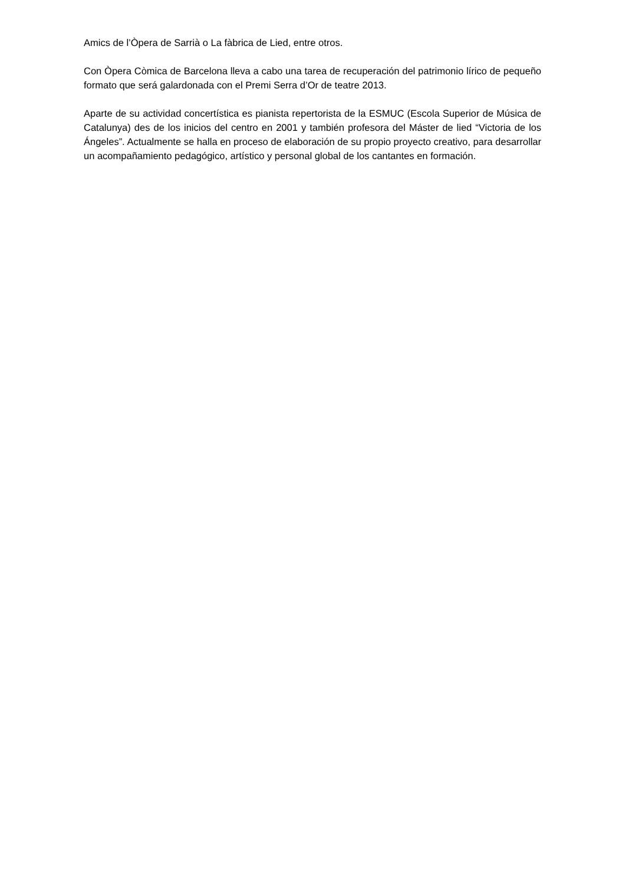Amics de l’Òpera de Sarrià o La fàbrica de Lied, entre otros.
Con Òpera Còmica de Barcelona lleva a cabo una tarea de recuperación del patrimonio lírico de pequeño formato que será galardonada con el Premi Serra d’Or de teatre 2013.
Aparte de su actividad concertística es pianista repertorista de la ESMUC (Escola Superior de Música de Catalunya) des de los inicios del centro en 2001 y también profesora del Máster de lied “Victoria de los Ángeles”. Actualmente se halla en proceso de elaboración de su propio proyecto creativo, para desarrollar un acompañamiento pedagógico, artístico y personal global de los cantantes en formación.